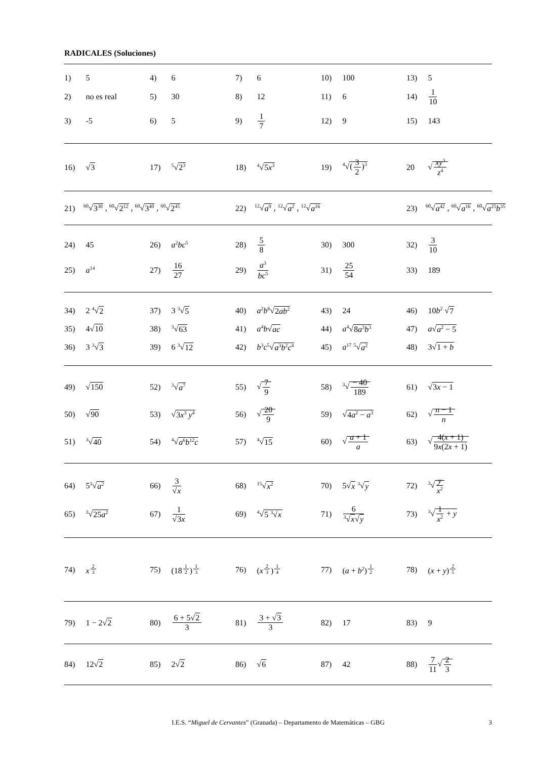RADICALES (Soluciones)
| 1) | 5 | 4) | 6 | 7) | 6 | 10) | 100 | 13) | 5 |
| 2) | no es real | 5) | 30 | 8) | 12 | 11) | 6 | 14) | 1 10 |
| 3) | -5 | 6) | 5 | 9) | 1 7 | 12) | 9 | 15) | 143 |
| 16) | √ 3 | 17) | <sup>5</sup>√ 2<sup>3</sup> | 18) | <sup>4</sup>√ 5 x<sup>3</sup> | 19) | <sup>4</sup>√ ( 3 2 )<sup>3</sup> | 20 | √ xy<sup>3</sup> z<sup>4</sup> |
| 21)<sup>60</sup>√ 3<sup>30</sup> , <sup>60</sup>√ 2<sup>12</sup> , <sup>60</sup>√ 3<sup>40</sup> , <sup>60</sup>√ 2<sup>45</sup> | 22)<sup>12</sup>√ a<sup>9</sup> , <sup>12</sup>√ a<sup>2</sup> , <sup>12</sup>√ a<sup>16</sup> | 23)<sup>60</sup>√ a<sup>42</sup> , <sup>60</sup>√ a<sup>16</sup> , <sup>60</sup>√ a<sup>25</sup> b<sup>35</sup> |
| 24) | 45 | 26) | a<sup>2</sup> bc<sup>5</sup> | 28) | 5 8 | 30) | 300 | 32) | 3 10 |
| 25) | a<sup>14</sup> | 27) | 16 27 | 29) | a<sup>3</sup> bc<sup>5</sup> | 31) | 25 54 | 33) | 189 |
| 34) | 2 <sup>4</sup>√ 2 | 37) | 3 <sup>3</sup>√ 5 | 40) | a<sup>2</sup> b<sup>6</sup>√ 2 ab<sup>2</sup> | 43) | 24 | 46) | 10 b<sup>2</sup> √ 7 |
| 35) | 4√ 10 | 38) | <sup>3</sup>√ 63 | 41) | a<sup>4</sup> b √ ac | 44) | a<sup>4</sup>√ 8 a<sup>3</sup> b<sup>3</sup> | 47) | a √ a<sup>2</sup> − 5 |
| 36) | 3 <sup>3</sup>√ 3 | 39) | 6 <sup>3</sup>√ 12 | 42) | b<sup>3</sup> c<sup>5</sup>√ a<sup>3</sup> b<sup>2</sup> c<sup>4</sup> | 45) | a<sup>17</sup> <sup>5</sup>√ a<sup>2</sup> | 48) | 3√ 1 + b |
| 49) | √ 150 | 52) | <sup>3</sup>√ a<sup>7</sup> | 55) | √ 7 9 | 58) | <sup>3</sup>√ − 40 189 | 61) | √ 3 x − 1 |
| 50) | √ 90 | 53) | √ 3 x<sup>3</sup> y<sup>4</sup> | 56) | √ 20 9 | 59) | √ 4 a<sup>2</sup> − a<sup>3</sup> | 62) | √ n − 1 n |
| 51) | <sup>3</sup>√ 40 | 54) | <sup>4</sup>√ a<sup>6</sup> b<sup>12</sup> c | 57) | <sup>4</sup>√ 15 | 60) | √ a + 1 a | 63) | √ 4( x + 1) 9 x (2 x + 1) |
| 64) | 5<sup>3</sup>√ a<sup>2</sup> | 66) | 3 √ x | 68) | <sup>15</sup>√ x<sup>2</sup> | 70) | 5√ x <sup>3</sup>√ y | 72) | <sup>3</sup>√ y x<sup>2</sup> |
| 65) | <sup>3</sup>√ 25 a<sup>2</sup> | 67) | 1 √ 3 x | 69) | <sup>4</sup>√ 5 <sup>3</sup>√ x | 71) | 6 <sup>3</sup>√ x √ y | 73) | <sup>3</sup>√ 1 x<sup>2</sup> + y |
| 74) | x<sup>23</sup> | 75) | (18<sup>12</sup>)<sup>13</sup> | 76) | ( x<sup>23</sup>)<sup>14</sup> | 77) | ( a + b<sup>2</sup>)<sup>12</sup> | 78) | ( x + y )<sup>25</sup> |
| 79) | 1 − 2√ 2 | 80) | 6 + 5√ 2 3 | 81) | 3 + √ 3 3 | 82) | 17 | 83) | 9 |
| 84) | 12√ 2 | 85) | 2√ 2 | 86) | √ 6 | 87) | 42 | 88) | 7 11 √ 2 3 |
I.E.S. “Miguel de Cervantes” (Granada) – Departamento de Matemáticas – GBG 3